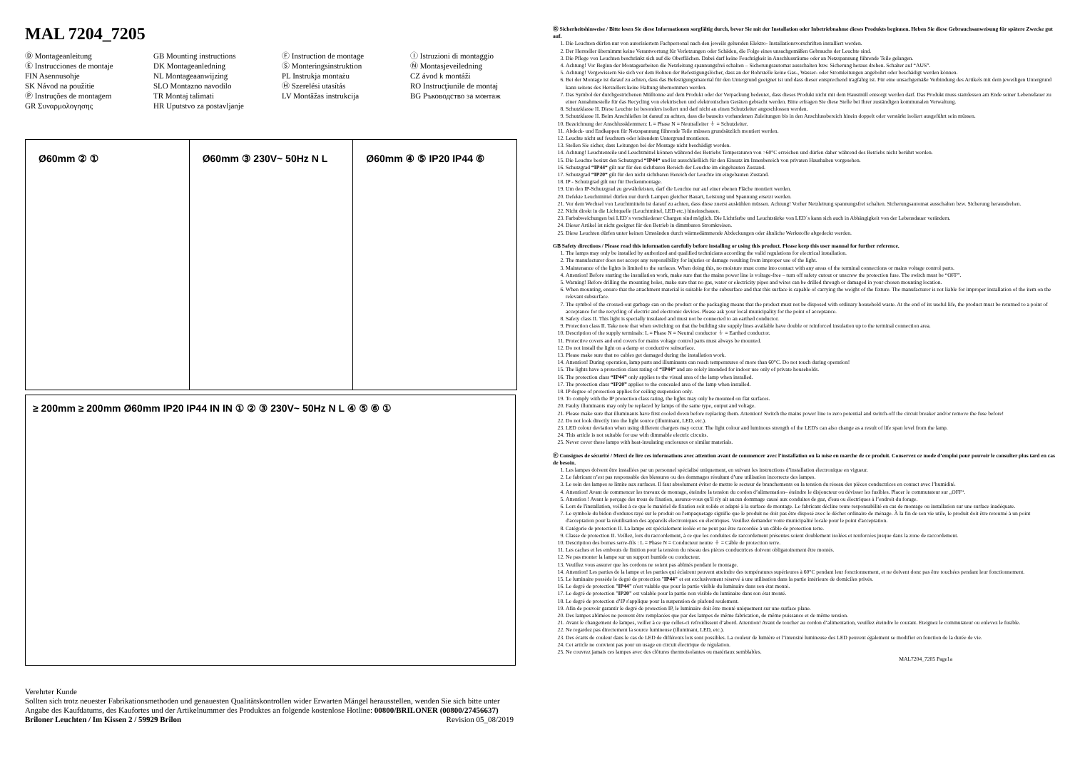MAL 7204_7205
Ⓓ Montageanleitung GB Mounting instructions Ⓕ Instruction de montage Ⓘ Istruzioni di montaggio Ⓔ Instrucciones de montaje DK Montageanledning Ⓢ Monteringsinstruktion Ⓝ Montasjeveiledning FIN Asennusohje NL Montageaanwijzing PL Instrukja montażu CZ ávod k montáži SK Návod na použitie SLO Montazno navodilo Ⓗ Szerelési utasítás RO Instrucţiunile de montaj Ⓟ Instruções de montagem TR Montaj talimati LV Montāžas instrukcija BG Ръководство за монтаж GR Συναρμολογησης HR Uputstvo za postavljanje
Ø60mm ② ① Ø60mm ③ 230V~ 50Hz N L Ø60mm ④ ⑤ IP20 IP44 ⑥
≥ 200mm ≥ 200mm Ø60mm IP20 IP44 IN IN ① ② ③ 230V~ 50Hz N L ④ ⑤ ⑥ ①
Verehrter Kunde
Sollten sich trotz neuester Fabrikationsmethoden und genauesten Qualitätskontrollen wider Erwarten Mängel herausstellen, wenden Sie sich bitte unter Angabe des Kaufdatums, des Kaufortes und der Artikelnummer des Produktes an folgende kostenlose Hotline: 00800/BRILONER (00800/27456637)
Briloner Leuchten / Im Kissen 2 / 59929 Brilon Revision 05_08/2019
Ⓓ Sicherheitshinweise / Bitte lesen Sie diese Informationen sorgfältig durch, bevor Sie mit der Installation oder Inbetriebnahme dieses Produkts beginnen. Heben Sie diese Gebrauchsanweisung für spätere Zwecke gut auf.
1. Die Leuchten dürfen nur von autorisiertem Fachpersonal nach den jeweils geltenden Elektro- Installationsvorschriften installiert werden.
2. Der Hersteller übernimmt keine Verantwortung für Verletzungen oder Schäden, die Folge eines unsachgemäßen Gebrauchs der Leuchte sind.
3. Die Pflege von Leuchten beschränkt sich auf die Oberflächen. Dabei darf keine Feuchtigkeit in Anschlussräume oder an Netzspannung führende Teile gelangen.
4. Achtung! Vor Beginn der Montagearbeiten die Netzleitung spannungsfrei schalten – Sicherungsautomat ausschalten bzw. Sicherung heraus drehen. Schalter auf “AUS”.
5. Achtung! Vergewissern Sie sich vor dem Bohren der Befestigungslöcher, dass an der Bohrstelle keine Gas-, Wasser- oder Stromleitungen angebohrt oder beschädigt werden können.
6. Bei der Montage ist darauf zu achten, dass das Befestigungsmaterial für den Untergrund geeignet ist und dass dieser entsprechend tragfähig ist. Für eine unsachgemäße Verbindung des Artikels mit dem jeweiligen Untergrund kann seitens des Herstellers keine Haftung übernommen werden.
7. Das Symbol der durchgestrichenen Mülltonne auf dem Produkt oder der Verpackung bedeutet, dass dieses Produkt nicht mit dem Hausmüll entsorgt werden darf. Das Produkt muss stattdessen am Ende seiner Lebensdauer zu einer Annahmestelle für das Recycling von elektrischen und elektronischen Geräten gebracht werden. Bitte erfragen Sie diese Stelle bei Ihrer zuständigen kommunalen Verwaltung.
8. Schutzklasse II. Diese Leuchte ist besonders isoliert und darf nicht an einen Schutzleiter angeschlossen werden.
9. Schutzklasse II. Beim Anschließen ist darauf zu achten, dass die bauseits vorhandenen Zuleitungen bis in den Anschlussbereich hinein doppelt oder verstärkt isoliert ausgeführt sein müssen.
10. Bezeichnung der Anschlussklemmen: L = Phase N = Neutralleiter ⏚ = Schutzleiter.
11. Abdeck- und Endkappen für Netzspannung führende Teile müssen grundsätzlich montiert werden.
12. Leuchte nicht auf feuchtem oder leitendem Untergrund montieren.
13. Stellen Sie sicher, dass Leitungen bei der Montage nicht beschädigt werden.
14. Achtung! Leuchtenteile und Leuchtmittel können während des Betriebs Temperaturen von >60°C erreichen und dürfen daher während des Betriebs nicht berührt werden.
15. Die Leuchte besitzt den Schutzgrad “IP44“ und ist ausschließlich für den Einsatz im Innenbereich von privaten Haushalten vorgesehen.
16. Schutzgrad “IP44“ gilt nur für den sichtbaren Bereich der Leuchte im eingebauten Zustand.
17. Schutzgrad “IP20“ gilt für den nicht sichtbaren Bereich der Leuchte im eingebauten Zustand.
18. IP - Schutzgrad gilt nur für Deckenmontage.
19. Um den IP-Schutzgrad zu gewährleisten, darf die Leuchte nur auf einer ebenen Fläche montiert werden.
20. Defekte Leuchtmittel dürfen nur durch Lampen gleicher Bauart, Leistung und Spannung ersetzt werden.
21. Vor dem Wechsel von Leuchtmitteln ist darauf zu achten, dass diese zuerst auskühlen müssen. Achtung! Vorher Netzleitung spannungsfrei schalten. Sicherungsautomat ausschalten bzw. Sicherung herausdrehen.
22. Nicht direkt in die Lichtquelle (Leuchtmittel, LED etc.) hineinschauen.
23. Farbabweichungen bei LED´s verschiedener Chargen sind möglich. Die Lichtfarbe und Leuchtstärke von LED´s kann sich auch in Abhängigkeit von der Lebensdauer verändern.
24. Dieser Artikel ist nicht geeignet für den Betrieb in dimmbaren Stromkreisen.
25. Diese Leuchten dürfen unter keinen Umständen durch wärmedämmende Abdeckungen oder ähnliche Werkstoffe abgedeckt werden.
GB Safety directions / Please read this information carefully before installing or using this product. Please keep this user manual for further reference.
1. The lamps may only be installed by authorized and qualified technicians according the valid regulations for electrical installation.
2. The manufacturer does not accept any responsibility for injuries or damage resulting from improper use of the light.
3. Maintenance of the lights is limited to the surfaces. When doing this, no moisture must come into contact with any areas of the terminal connections or mains voltage control parts.
4. Attention! Before starting the installation work, make sure that the mains power line is voltage-free – turn off safety cutout or unscrew the protection fuse. The switch must be “OFF”.
5. Warning! Before drilling the mounting holes, make sure that no gas, water or electricity pipes and wires can be drilled through or damaged in your chosen mounting location.
6. When mounting, ensure that the attachment material is suitable for the subsurface and that this surface is capable of carrying the weight of the fixture. The manufacturer is not liable for improper installation of the item on the relevant subsurface.
7. The symbol of the crossed-out garbage can on the product or the packaging means that the product must not be disposed with ordinary household waste. At the end of its useful life, the product must be returned to a point of acceptance for the recycling of electric and electronic devices. Please ask your local municipality for the point of acceptance.
8. Safety class II. This light is specially insulated and must not be connected to an earthed conductor.
9. Protection class II. Take note that when switching on that the building site supply lines available have double or reinforced insulation up to the terminal connection area.
10. Description of the supply terminals: L = Phase N = Neutral conductor ⏚ = Earthed conductor.
11. Protective covers and end covers for mains voltage control parts must always be mounted.
12. Do not install the light on a damp or conductive subsurface.
13. Please make sure that no cables get damaged during the installation work.
14. Attention! During operation, lamp parts and illuminants can reach temperatures of more than 60°C. Do not touch during operation!
15. The lights have a protection class rating of “IP44“ and are solely intended for indoor use only of private households.
16. The protection class “IP44” only applies to the visual area of the lamp when installed.
17. The protection class “IP20” applies to the concealed area of the lamp when installed.
18. IP degree of protection applies for ceiling suspension only.
19. To comply with the IP protection class rating, the lights may only be mounted on flat surfaces.
20. Faulty illuminants may only be replaced by lamps of the same type, output and voltage.
21. Please make sure that illuminants have first cooled down before replacing them. Attention! Switch the mains power line to zero potential and switch-off the circuit breaker and/or remove the fuse before!
22. Do not look directly into the light source (illuminant, LED, etc.).
23. LED colour deviation when using different chargers may occur. The light colour and luminous strength of the LED's can also change as a result of life span level from the lamp.
24. This article is not suitable for use with dimmable electric circuits.
25. Never cover these lamps with heat-insulating enclosures or similar materials.
Ⓕ Consignes de sécurité / Merci de lire ces informations avec attention avant de commencer avec l’installation ou la mise en marche de ce produit. Conservez ce mode d’emploi pour pouvoir le consulter plus tard en cas de besoin.
1. Les lampes doivent être installées par un personnel spécialisé uniquement, en suivant les instructions d’installation électronique en vigueur.
2. Le fabricant n’est pas responsable des blessures ou des dommages résultant d’une utilisation incorrecte des lampes.
3. Le soin des lampes se limite aux surfaces. Il faut absolument éviter de mettre le secteur de branchements ou la tension du réseau des pièces conductrices en contact avec l’humidité.
4. Attention! Avant de commencer les travaux de montage, éteindre la tension du cordon d’alimentation– éteindre le disjoncteur ou dévisser les fusibles. Placer le commutateur sur „OFF“.
5. Attention ! Avant le perçage des trous de fixation, assurez-vous qu'il n'y ait aucun dommage causé aux conduites de gaz, d'eau ou électriques à l’endroit du forage.
6. Lors de l'installation, veillez à ce que le matériel de fixation soit solide et adapté à la surface de montage. Le fabricant décline toute responsabilité en cas de montage ou installation sur une surface inadéquate.
7. Le symbole du bidon d'ordures rayé sur le produit ou l'empaquetage signifie que le produit ne doit pas être disposé avec le déchet ordinaire de ménage. À la fin de son vie utile, le produit doit être retourné à un point d'acceptation pour la réutilisation des appareils électroniques ou électriques. Veuillez demander votre municipalité locale pour le point d'acceptation.
8. Catégorie de protection II. La lampe est spécialement isolée et ne peut pas être raccordée à un câble de protection terre.
9. Classe de protection II. Veillez, lors du raccordement, à ce que les conduites de raccordement présentes soient doublement isolées et renforcées jusque dans la zone de raccordement.
10. Description des bornes serre-fils : L = Phase N = Conducteur neutre ⏚ = Câble de protection terre.
11. Les caches et les embouts de finition pour la tension du réseau des pièces conductrices doivent obligatoirement être montés.
12. Ne pas monter la lampe sur un support humide ou conducteur.
13. Veuillez vous assurer que les cordons ne soient pas abîmés pendant le montage.
14. Attention! Les parties de la lampe et les parties qui éclairent peuvent atteindre des températures supérieures à 60°C pendant leur fonctionnement, et ne doivent donc pas être touchées pendant leur fonctionnement.
15. Le luminaire possède le degré de protection "IP44" et est exclusivement réservé à une utilisation dans la partie intérieure de domiciles privés.
16. Le degré de protection "IP44" n'est valable que pour la partie visible du luminaire dans son état monté.
17. Le degré de protection "IP20" est valable pour la partie non visible du luminaire dans son état monté.
18. Le degré de protection d’IP s'applique pour la suspension de plafond seulement.
19. Afin de pouvoir garantir le degré de protection IP, le luminaire doit être monté uniquement sur une surface plane.
20. Des lampes abîmées ne peuvent être remplacées que par des lampes de même fabrication, de même puissance et de même tension.
21. Avant le changement de lampes, veiller à ce que celles-ci refroidissent d’abord. Attention! Avant de toucher au cordon d’alimentation, veuillez éteindre le courant. Eteignez le commutateur ou enlevez le fusible.
22. Ne regardez pas directement la source lumineuse (illuminant, LED, etc.).
23. Des écarts de couleur dans le cas de LED de différents lots sont possibles. La couleur de lumière et l’intensité lumineuse des LED peuvent également se modifier en fonction de la durée de vie.
24. Cet article ne convient pas pour un usage en circuit électrique de régulation.
25. Ne couvrez jamais ces lampes avec des clôtures thermoisolantes ou matériaux semblables.
MAL7204_7205 Page1a